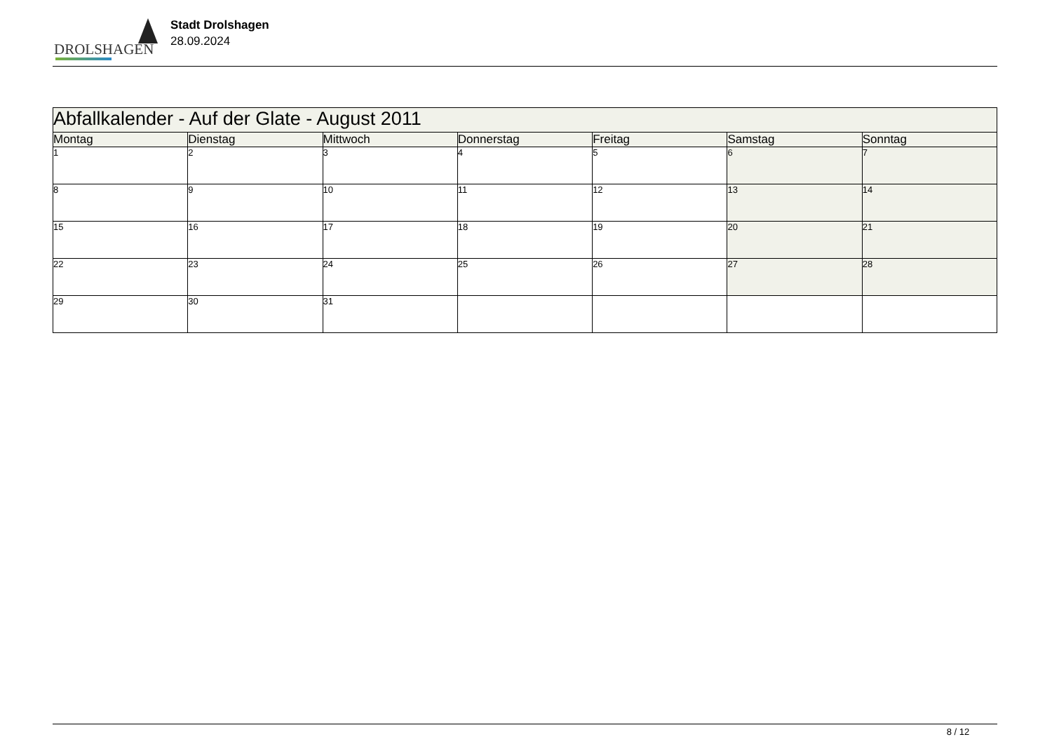DROLSHAGEN
Stadt Drolshagen
28.09.2024
| Abfallkalender - Auf der Glate - August 2011 | | | | | | |
| Montag | Dienstag | Mittwoch | Donnerstag | Freitag | Samstag | Sonntag |
| 1 | 2 | 3 | 4 | 5 | 6 | 7 |
| 8 | 9 | 10 | 11 | 12 | 13 | 14 |
| 15 | 16 | 17 | 18 | 19 | 20 | 21 |
| 22 | 23 | 24 | 25 | 26 | 27 | 28 |
| 29 | 30 | 31 | | | | |
8 / 12